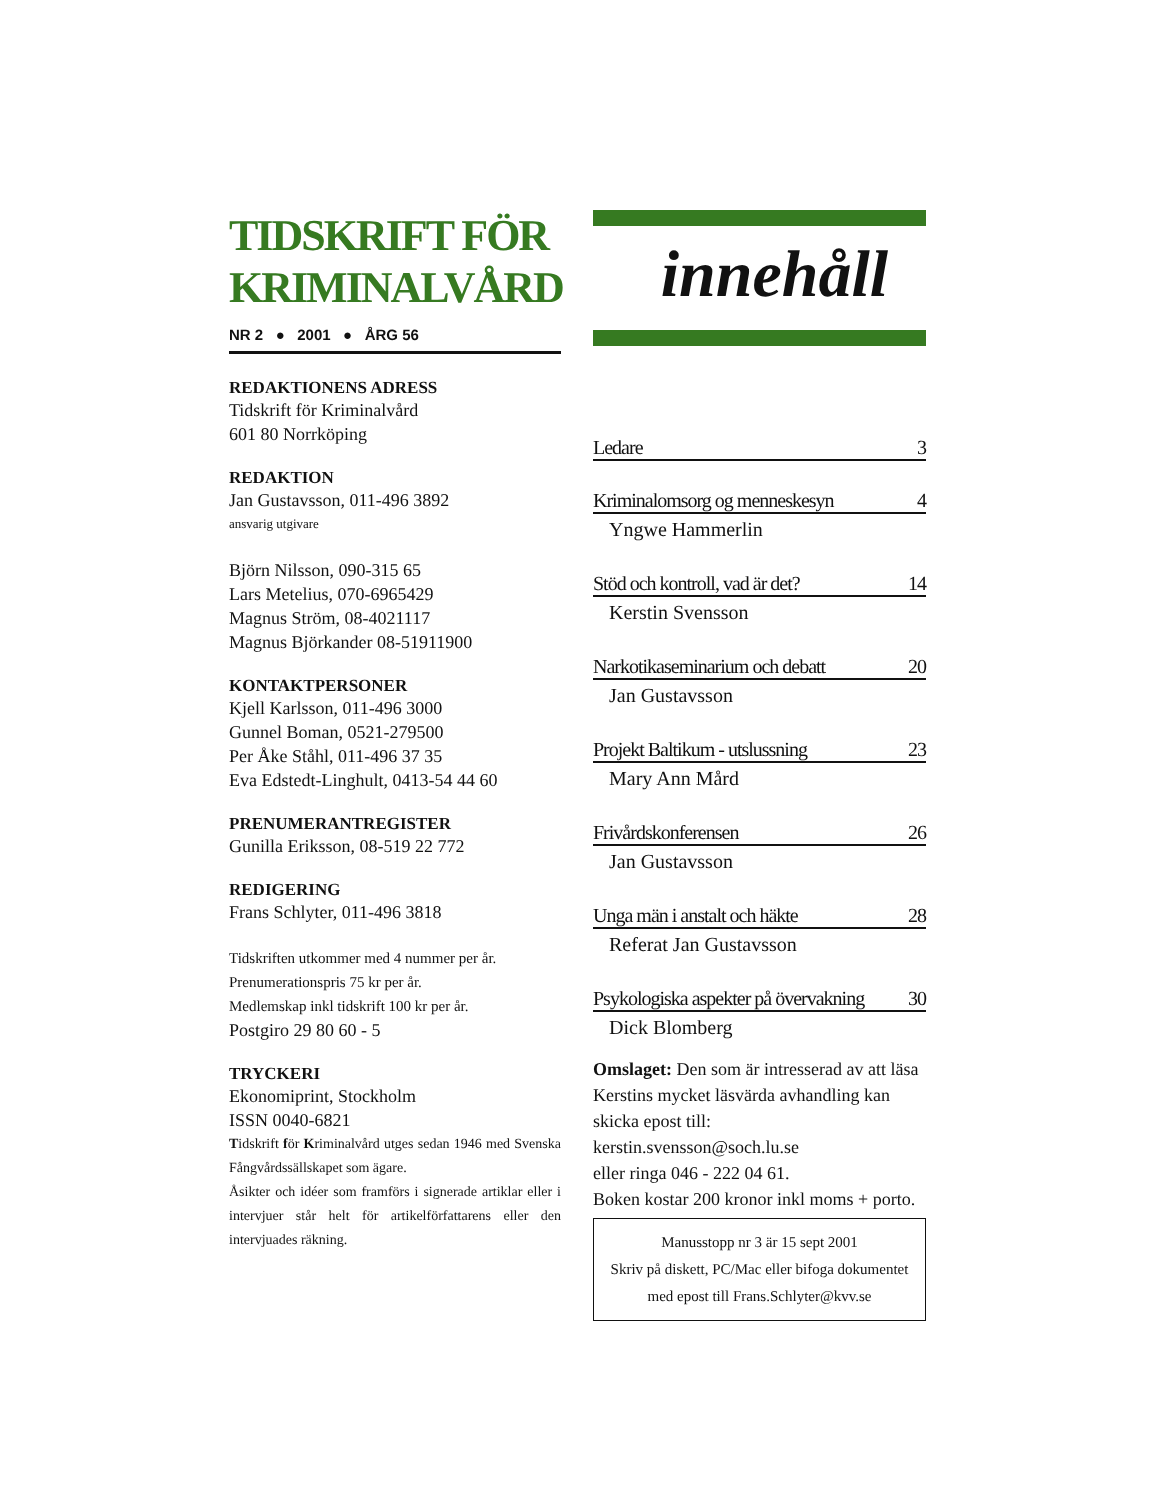TIDSKRIFT FÖR
KRIMINALVÅRD
NR 2 ● 2001 ● ÅRG 56
REDAKTIONENS ADRESS
Tidskrift för Kriminalvård
601 80 Norrköping
REDAKTION
Jan Gustavsson, 011-496 3892
ansvarig utgivare
Björn Nilsson, 090-315 65
Lars Metelius, 070-6965429
Magnus Ström, 08-4021117
Magnus Björkander 08-51911900
KONTAKTPERSONER
Kjell Karlsson, 011-496 3000
Gunnel Boman, 0521-279500
Per Åke Ståhl, 011-496 37 35
Eva Edstedt-Linghult, 0413-54 44 60
PRENUMERANTREGISTER
Gunilla Eriksson, 08-519 22 772
REDIGERING
Frans Schlyter, 011-496 3818
Tidskriften utkommer med 4 nummer per år.
Prenumerationspris 75 kr per år.
Medlemskap inkl tidskrift 100 kr per år.
Postgiro 29 80 60 - 5
TRYCKERI
Ekonomiprint, Stockholm
ISSN 0040-6821
Tidskrift för Kriminalvård utges sedan 1946 med Svenska Fångvårdssällskapet som ägare.
Åsikter och idéer som framförs i signerade artiklar eller i intervjuer står helt för artikelförfattarens eller den intervjuades räkning.
innehåll
Ledare 3
Kriminalomsorg og menneskesyn 4
Yngwe Hammerlin
Stöd och kontroll, vad är det? 14
Kerstin Svensson
Narkotikaseminarium och debatt 20
Jan Gustavsson
Projekt Baltikum - utslussning 23
Mary Ann Mård
Frivårdskonferensen 26
Jan Gustavsson
Unga män i anstalt och häkte 28
Referat Jan Gustavsson
Psykologiska aspekter på övervakning 30
Dick Blomberg
Omslaget: Den som är intresserad av att läsa Kerstins mycket läsvärda avhandling kan skicka epost till:
kerstin.svensson@soch.lu.se
eller ringa 046 - 222 04 61.
Boken kostar 200 kronor inkl moms + porto.
Manusstopp nr 3 är 15 sept 2001
Skriv på diskett, PC/Mac eller bifoga dokumentet med epost till Frans.Schlyter@kvv.se